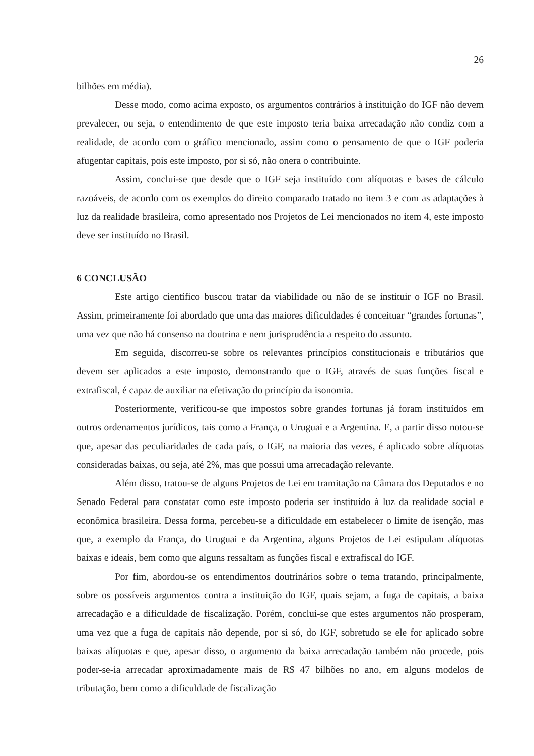26
bilhões em média).
Desse modo, como acima exposto, os argumentos contrários à instituição do IGF não devem prevalecer, ou seja, o entendimento de que este imposto teria baixa arrecadação não condiz com a realidade, de acordo com o gráfico mencionado, assim como o pensamento de que o IGF poderia afugentar capitais, pois este imposto, por si só, não onera o contribuinte.
Assim, conclui-se que desde que o IGF seja instituído com alíquotas e bases de cálculo razoáveis, de acordo com os exemplos do direito comparado tratado no item 3 e com as adaptações à luz da realidade brasileira, como apresentado nos Projetos de Lei mencionados no item 4, este imposto deve ser instituído no Brasil.
6 CONCLUSÃO
Este artigo científico buscou tratar da viabilidade ou não de se instituir o IGF no Brasil. Assim, primeiramente foi abordado que uma das maiores dificuldades é conceituar “grandes fortunas”, uma vez que não há consenso na doutrina e nem jurisprudência a respeito do assunto.
Em seguida, discorreu-se sobre os relevantes princípios constitucionais e tributários que devem ser aplicados a este imposto, demonstrando que o IGF, através de suas funções fiscal e extrafiscal, é capaz de auxiliar na efetivação do princípio da isonomia.
Posteriormente, verificou-se que impostos sobre grandes fortunas já foram instituídos em outros ordenamentos jurídicos, tais como a França, o Uruguai e a Argentina. E, a partir disso notou-se que, apesar das peculiaridades de cada país, o IGF, na maioria das vezes, é aplicado sobre alíquotas consideradas baixas, ou seja, até 2%, mas que possui uma arrecadação relevante.
Além disso, tratou-se de alguns Projetos de Lei em tramitação na Câmara dos Deputados e no Senado Federal para constatar como este imposto poderia ser instituído à luz da realidade social e econômica brasileira. Dessa forma, percebeu-se a dificuldade em estabelecer o limite de isenção, mas que, a exemplo da França, do Uruguai e da Argentina, alguns Projetos de Lei estipulam alíquotas baixas e ideais, bem como que alguns ressaltam as funções fiscal e extrafiscal do IGF.
Por fim, abordou-se os entendimentos doutrinários sobre o tema tratando, principalmente, sobre os possíveis argumentos contra a instituição do IGF, quais sejam, a fuga de capitais, a baixa arrecadação e a dificuldade de fiscalização. Porém, conclui-se que estes argumentos não prosperam, uma vez que a fuga de capitais não depende, por si só, do IGF, sobretudo se ele for aplicado sobre baixas alíquotas e que, apesar disso, o argumento da baixa arrecadação também não procede, pois poder-se-ia arrecadar aproximadamente mais de R$ 47 bilhões no ano, em alguns modelos de tributação, bem como a dificuldade de fiscalização